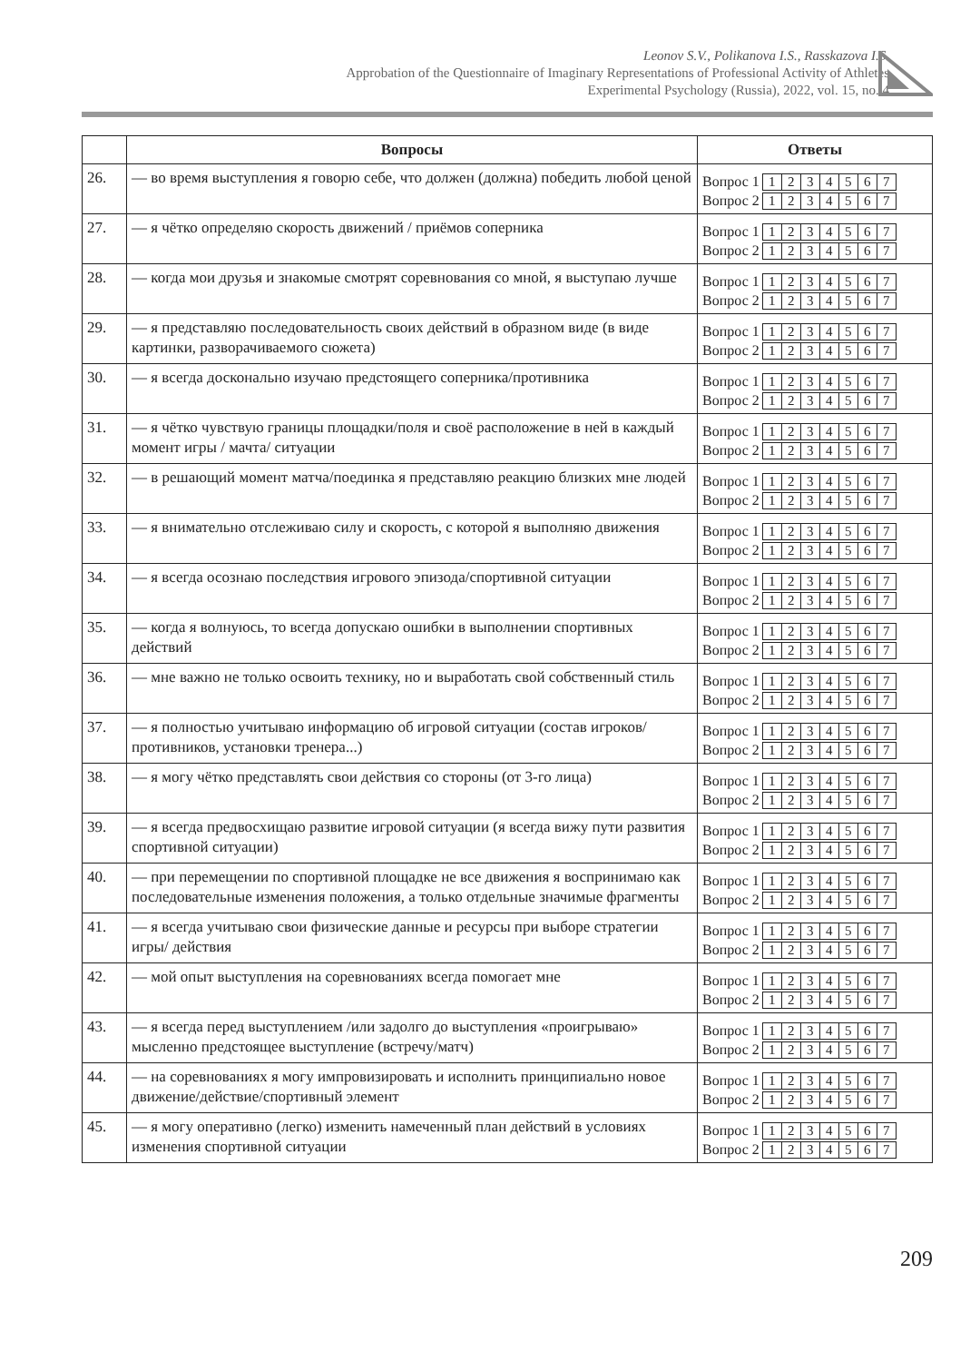Leonov S.V., Polikanova I.S., Rasskazova I.S.
Approbation of the Questionnaire of Imaginary Representations of Professional Activity of Athletes
Experimental Psychology (Russia), 2022, vol. 15, no. 4
| | Вопросы | Ответы |
| --- | --- | --- |
| 26. | — во время выступления я говорю себе, что должен (должна) победить любой ценой | Вопрос 1 1 2 3 4 5 6 7 Вопрос 2 1 2 3 4 5 6 7 |
| 27. | — я чётко определяю скорость движений / приёмов соперника | Вопрос 1 1 2 3 4 5 6 7 Вопрос 2 1 2 3 4 5 6 7 |
| 28. | — когда мои друзья и знакомые смотрят соревнования со мной, я выступаю лучше | Вопрос 1 1 2 3 4 5 6 7 Вопрос 2 1 2 3 4 5 6 7 |
| 29. | — я представляю последовательность своих действий в образном виде (в виде картинки, разворачиваемого сюжета) | Вопрос 1 1 2 3 4 5 6 7 Вопрос 2 1 2 3 4 5 6 7 |
| 30. | — я всегда досконально изучаю предстоящего соперника/противника | Вопрос 1 1 2 3 4 5 6 7 Вопрос 2 1 2 3 4 5 6 7 |
| 31. | — я чётко чувствую границы площадки/поля и своё расположение в ней в каждый момент игры / мачта/ ситуации | Вопрос 1 1 2 3 4 5 6 7 Вопрос 2 1 2 3 4 5 6 7 |
| 32. | — в решающий момент матча/поединка я представляю реакцию близких мне людей | Вопрос 1 1 2 3 4 5 6 7 Вопрос 2 1 2 3 4 5 6 7 |
| 33. | — я внимательно отслеживаю силу и скорость, с которой я выполняю движения | Вопрос 1 1 2 3 4 5 6 7 Вопрос 2 1 2 3 4 5 6 7 |
| 34. | — я всегда осознаю последствия игрового эпизода/спортивной ситуации | Вопрос 1 1 2 3 4 5 6 7 Вопрос 2 1 2 3 4 5 6 7 |
| 35. | — когда я волнуюсь, то всегда допускаю ошибки в выполнении спортивных действий | Вопрос 1 1 2 3 4 5 6 7 Вопрос 2 1 2 3 4 5 6 7 |
| 36. | — мне важно не только освоить технику, но и выработать свой собственный стиль | Вопрос 1 1 2 3 4 5 6 7 Вопрос 2 1 2 3 4 5 6 7 |
| 37. | — я полностью учитываю информацию об игровой ситуации (состав игроков/противников, установки тренера...) | Вопрос 1 1 2 3 4 5 6 7 Вопрос 2 1 2 3 4 5 6 7 |
| 38. | — я могу чётко представлять свои действия со стороны (от 3-го лица) | Вопрос 1 1 2 3 4 5 6 7 Вопрос 2 1 2 3 4 5 6 7 |
| 39. | — я всегда предвосхищаю развитие игровой ситуации (я всегда вижу пути развития спортивной ситуации) | Вопрос 1 1 2 3 4 5 6 7 Вопрос 2 1 2 3 4 5 6 7 |
| 40. | — при перемещении по спортивной площадке не все движения я воспринимаю как последовательные изменения положения, а только отдельные значимые фрагменты | Вопрос 1 1 2 3 4 5 6 7 Вопрос 2 1 2 3 4 5 6 7 |
| 41. | — я всегда учитываю свои физические данные и ресурсы при выборе стратегии игры/ действия | Вопрос 1 1 2 3 4 5 6 7 Вопрос 2 1 2 3 4 5 6 7 |
| 42. | — мой опыт выступления на соревнованиях всегда помогает мне | Вопрос 1 1 2 3 4 5 6 7 Вопрос 2 1 2 3 4 5 6 7 |
| 43. | — я всегда перед выступлением /или задолго до выступления «проигрываю» мысленно предстоящее выступление (встречу/матч) | Вопрос 1 1 2 3 4 5 6 7 Вопрос 2 1 2 3 4 5 6 7 |
| 44. | — на соревнованиях я могу импровизировать и исполнить принципиально новое движение/действие/спортивный элемент | Вопрос 1 1 2 3 4 5 6 7 Вопрос 2 1 2 3 4 5 6 7 |
| 45. | — я могу оперативно (легко) изменить намеченный план действий в условиях изменения спортивной ситуации | Вопрос 1 1 2 3 4 5 6 7 Вопрос 2 1 2 3 4 5 6 7 |
209